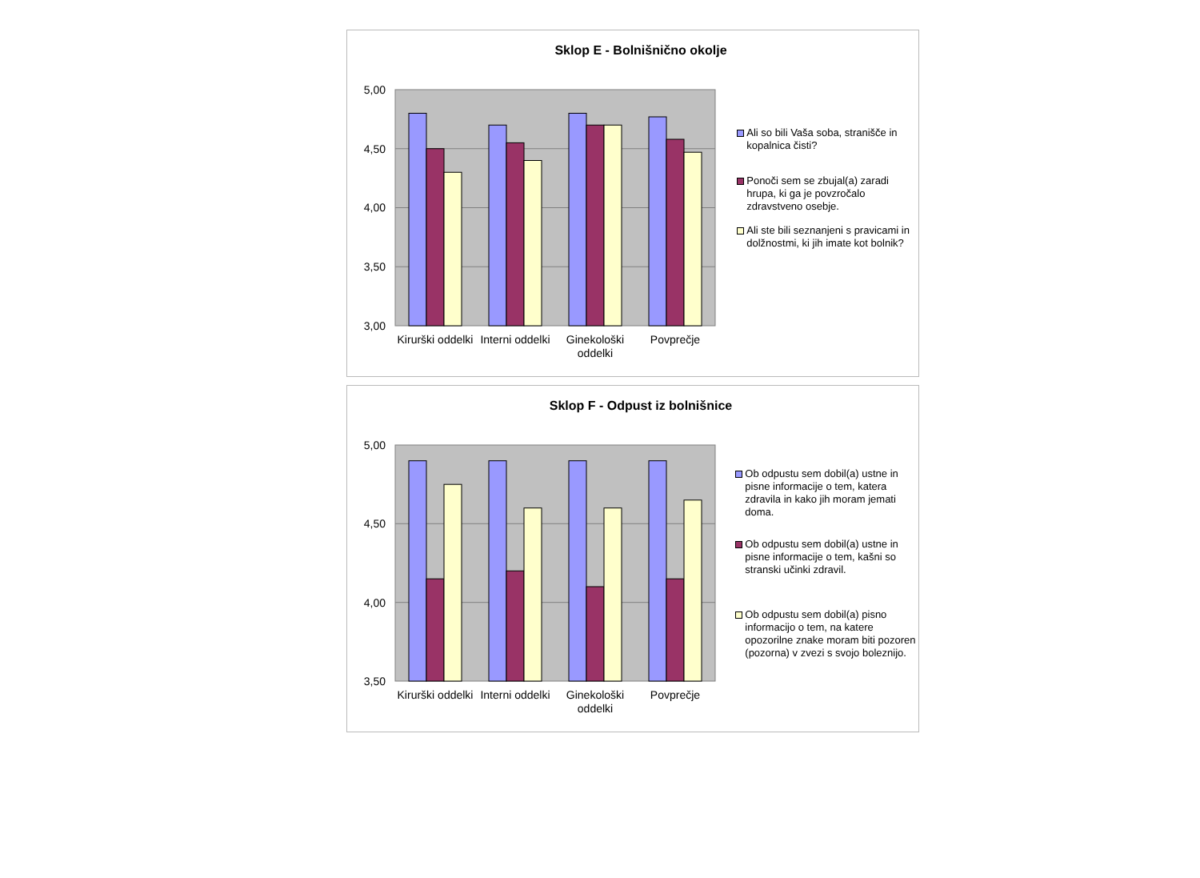Sklop E - Bolnišnično okolje
5,00
4,50
4,00
3,50
3,00
Kirurški oddelki
Interni oddelki
Ginekološki
oddelki
Povprečje
Ali so bili Vaša soba, stranišče in kopalnica čisti?
Ponoči sem se zbujal(a) zaradi hrupa, ki ga je povzročalo zdravstveno osebje.
Ali ste bili seznanjeni s pravicami in dolžnostmi, ki jih imate kot bolnik?
Sklop F - Odpust iz bolnišnice
5,00
4,50
4,00
3,50
Kirurški oddelki
Interni oddelki
Ginekološki
oddelki
Povprečje
Ob odpustu sem dobil(a) ustne in pisne informacije o tem, katera zdravila in kako jih moram jemati doma.
Ob odpustu sem dobil(a) ustne in pisne informacije o tem, kašni so stranski učinki zdravil.
Ob odpustu sem dobil(a) pisno informacijo o tem, na katere opozorilne znake moram biti pozoren (pozorna) v zvezi s svojo boleznijo.